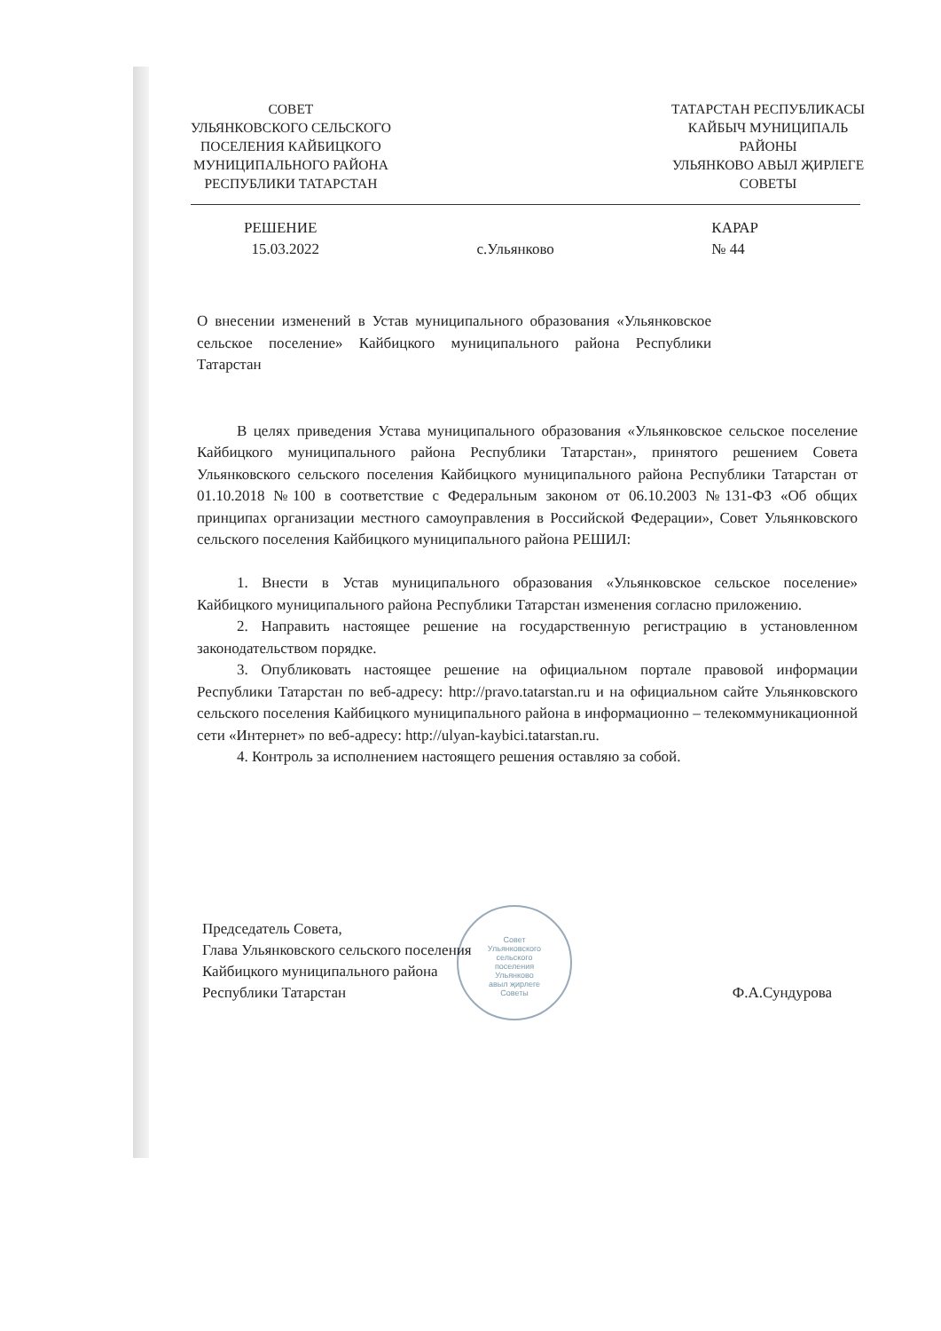СОВЕТ
УЛЬЯНКОВСКОГО СЕЛЬСКОГО
ПОСЕЛЕНИЯ КАЙБИЦКОГО
МУНИЦИПАЛЬНОГО РАЙОНА
РЕСПУБЛИКИ ТАТАРСТАН
ТАТАРСТАН РЕСПУБЛИКАСЫ
КАЙБЫЧ МУНИЦИПАЛЬ
РАЙОНЫ
УЛЬЯНКОВО АВЫЛ ҖИРЛЕГЕ
СОВЕТЫ
РЕШЕНИЕ
15.03.2022
с.Ульянково
КАРАР
№ 44
О внесении изменений в Устав муниципального образования «Ульянковское сельское поселение» Кайбицкого муниципального района Республики Татарстан
В целях приведения Устава муниципального образования «Ульянковское сельское поселение Кайбицкого муниципального района Республики Татарстан», принятого решением Совета Ульянковского сельского поселения Кайбицкого муниципального района Республики Татарстан от 01.10.2018 №100 в соответствие с Федеральным законом от 06.10.2003 №131-ФЗ «Об общих принципах организации местного самоуправления в Российской Федерации», Совет Ульянковского сельского поселения Кайбицкого муниципального района РЕШИЛ:
1. Внести в Устав муниципального образования «Ульянковское сельское поселение» Кайбицкого муниципального района Республики Татарстан изменения согласно приложению.
2. Направить настоящее решение на государственную регистрацию в установленном законодательством порядке.
3. Опубликовать настоящее решение на официальном портале правовой информации Республики Татарстан по веб-адресу: http://pravo.tatarstan.ru и на официальном сайте Ульянковского сельского поселения Кайбицкого муниципального района в информационно – телекоммуникационной сети «Интернет» по веб-адресу: http://ulyan-kaybici.tatarstan.ru.
4. Контроль за исполнением настоящего решения оставляю за собой.
Совет
Ульянковского
сельского
поселения
Ульянково
авыл җирлеге
Советы
Председатель Совета,
Глава Ульянковского сельского поселения
Кайбицкого муниципального района
Республики Татарстан
Ф.А.Сундурова